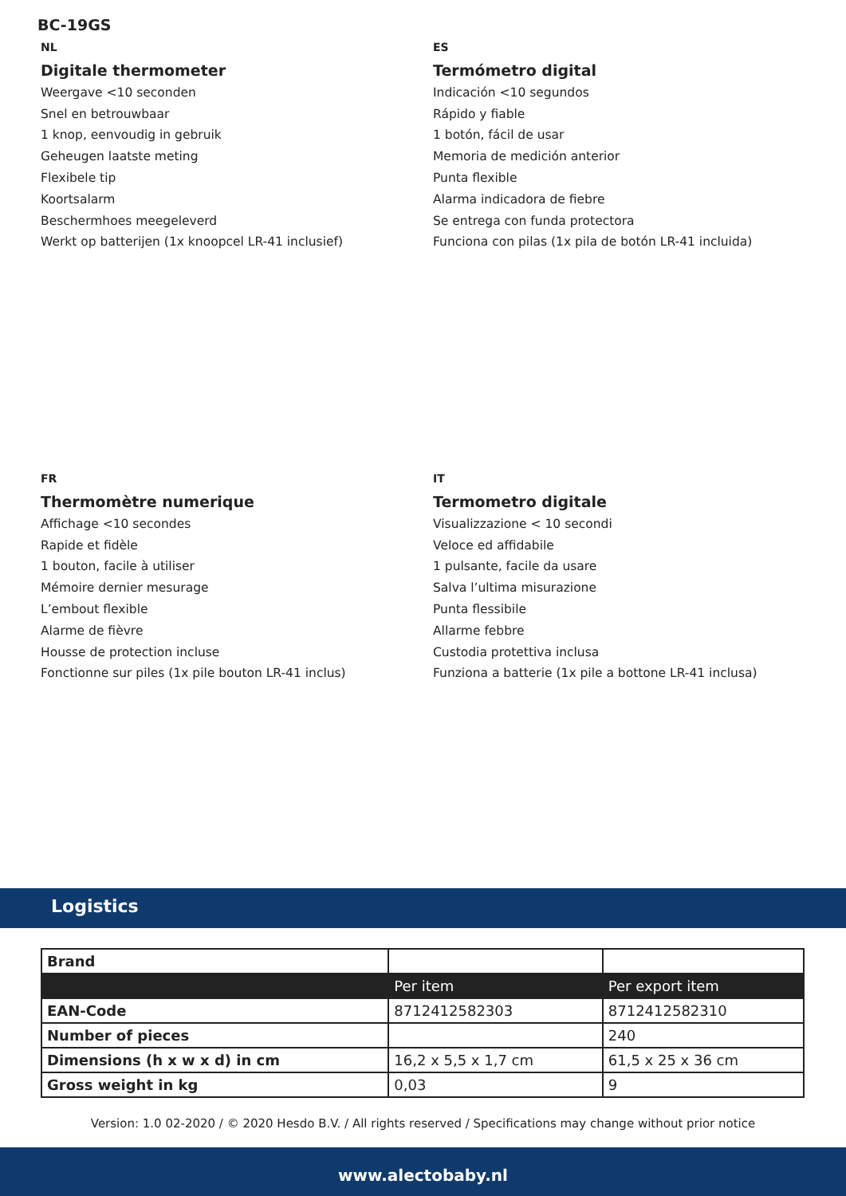BC-19GS
NL
Digitale thermometer
Weergave <10 seconden
Snel en betrouwbaar
1 knop, eenvoudig in gebruik
Geheugen laatste meting
Flexibele tip
Koortsalarm
Beschermhoes meegeleverd
Werkt op batterijen (1x knoopcel LR-41 inclusief)
ES
Termómetro digital
Indicación <10 segundos
Rápido y fiable
1 botón, fácil de usar
Memoria de medición anterior
Punta flexible
Alarma indicadora de fiebre
Se entrega con funda protectora
Funciona con pilas (1x pila de botón LR-41 incluida)
FR
Thermomètre numerique
Affichage <10 secondes
Rapide et fidèle
1 bouton, facile à utiliser
Mémoire dernier mesurage
L’embout flexible
Alarme de fièvre
Housse de protection incluse
Fonctionne sur piles (1x pile bouton LR-41 inclus)
IT
Termometro digitale
Visualizzazione < 10 secondi
Veloce ed affidabile
1 pulsante, facile da usare
Salva l’ultima misurazione
Punta flessibile
Allarme febbre
Custodia protettiva inclusa
Funziona a batterie (1x pile a bottone LR-41 inclusa)
Logistics
| Brand | | |
| | Per item | Per export item |
| EAN-Code | 8712412582303 | 8712412582310 |
| Number of pieces | | 240 |
| Dimensions (h x w x d) in cm | 16,2 x 5,5 x 1,7 cm | 61,5 x 25 x 36 cm |
| Gross weight in kg | 0,03 | 9 |
Version: 1.0 02-2020 / © 2020 Hesdo B.V. / All rights reserved / Specifications may change without prior notice
www.alectobaby.nl